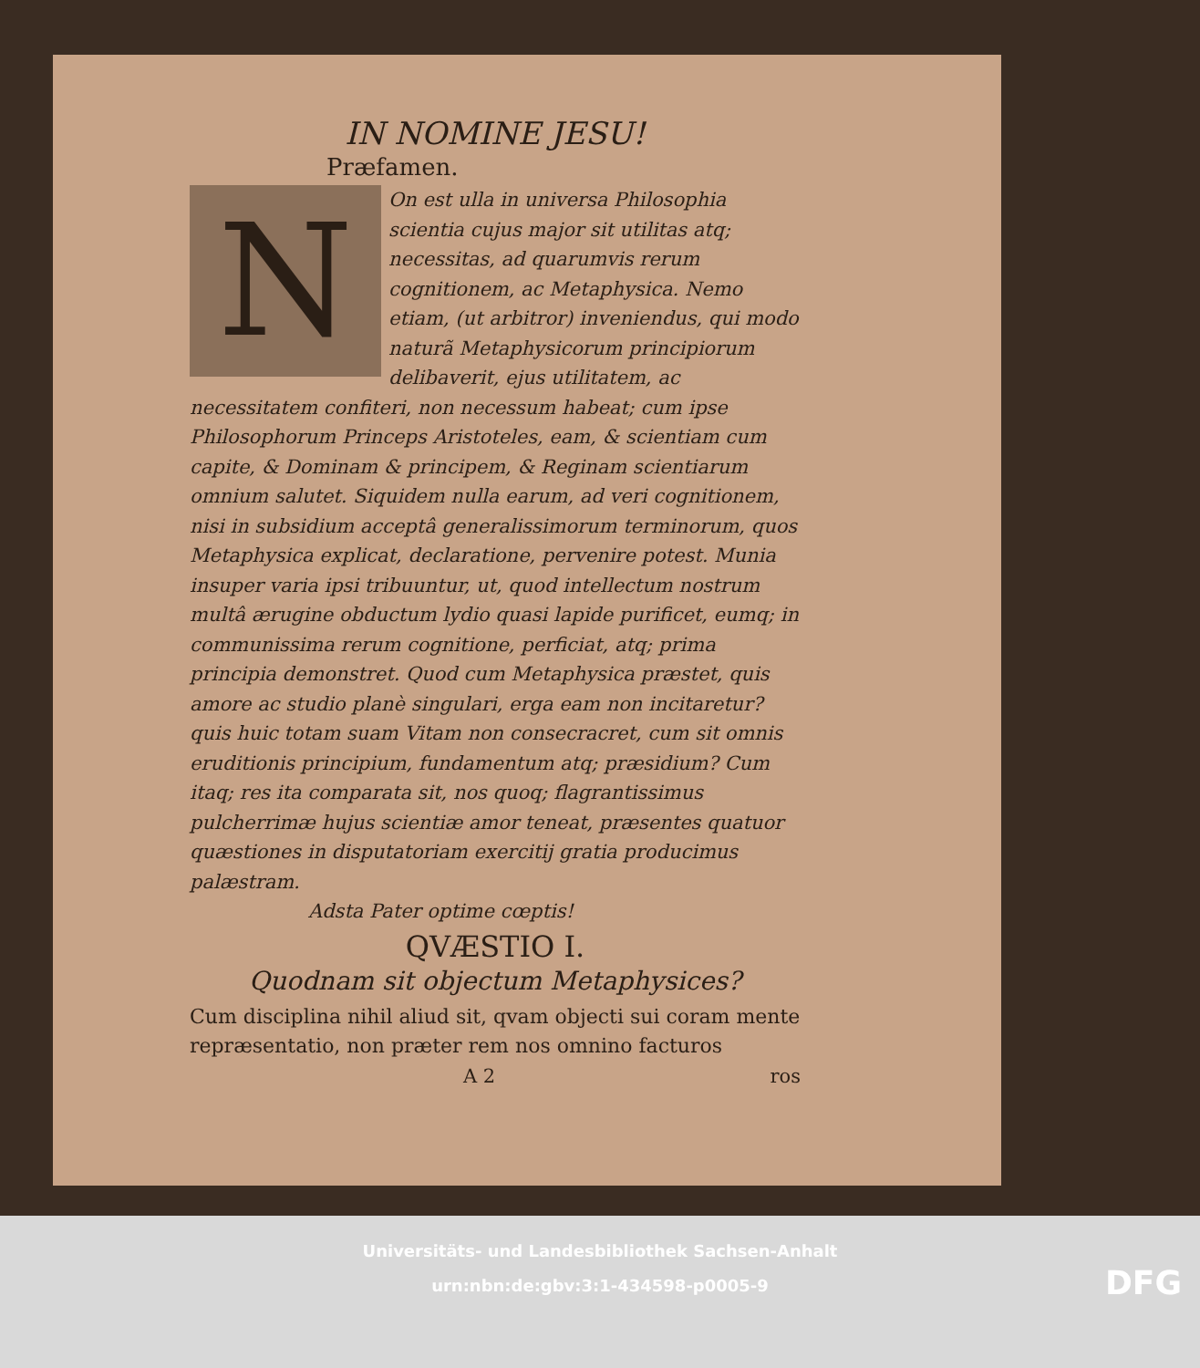IN NOMINE JESU!
Præfamen.
NOn est ulla in universa Philosophia scientia cujus major sit utilitas atq; necessitas, ad quarumvis rerum cognitionem, ac Metaphysica. Nemo etiam, (ut arbitror) inveniendus, qui modo naturã Metaphysicorum principiorum delibaverit, ejus utilitatem, ac necessitatem confiteri, non necessum habeat; cum ipse Philosophorum Princeps Aristoteles, eam, & scientiam cum capite, & Dominam & principem, & Reginam scientiarum omnium salutet. Siquidem nulla earum, ad veri cognitionem, nisi in subsidium acceptâ generalissimorum terminorum, quos Metaphysica explicat, declaratione, pervenire potest. Munia insuper varia ipsi tribuuntur, ut, quod intellectum nostrum multâ ærugine obductum lydio quasi lapide purificet, eumq; in communissima rerum cognitione, perficiat, atq; prima principia demonstret. Quod cum Metaphysica præstet, quis amore ac studio planè singulari, erga eam non incitaretur? quis huic totam suam Vitam non consecracret, cum sit omnis eruditionis principium, fundamentum atq; præsidium? Cum itaq; res ita comparata sit, nos quoq; flagrantissimus pulcherrimæ hujus scientiæ amor teneat, præsentes quatuor quæstiones in disputatoriam exercitij gratia producimus palæstram.
Adsta Pater optime cœptis!
QVÆSTIO I.
Quodnam sit objectum Metaphysices?
Cum disciplina nihil aliud sit, qvam objecti sui coram mente repræsentatio, non præter rem nos omnino facturos
A 2 ros
Universitäts- und Landesbibliothek Sachsen-Anhalt
urn:nbn:de:gbv:3:1-434598-p0005-9
DFG